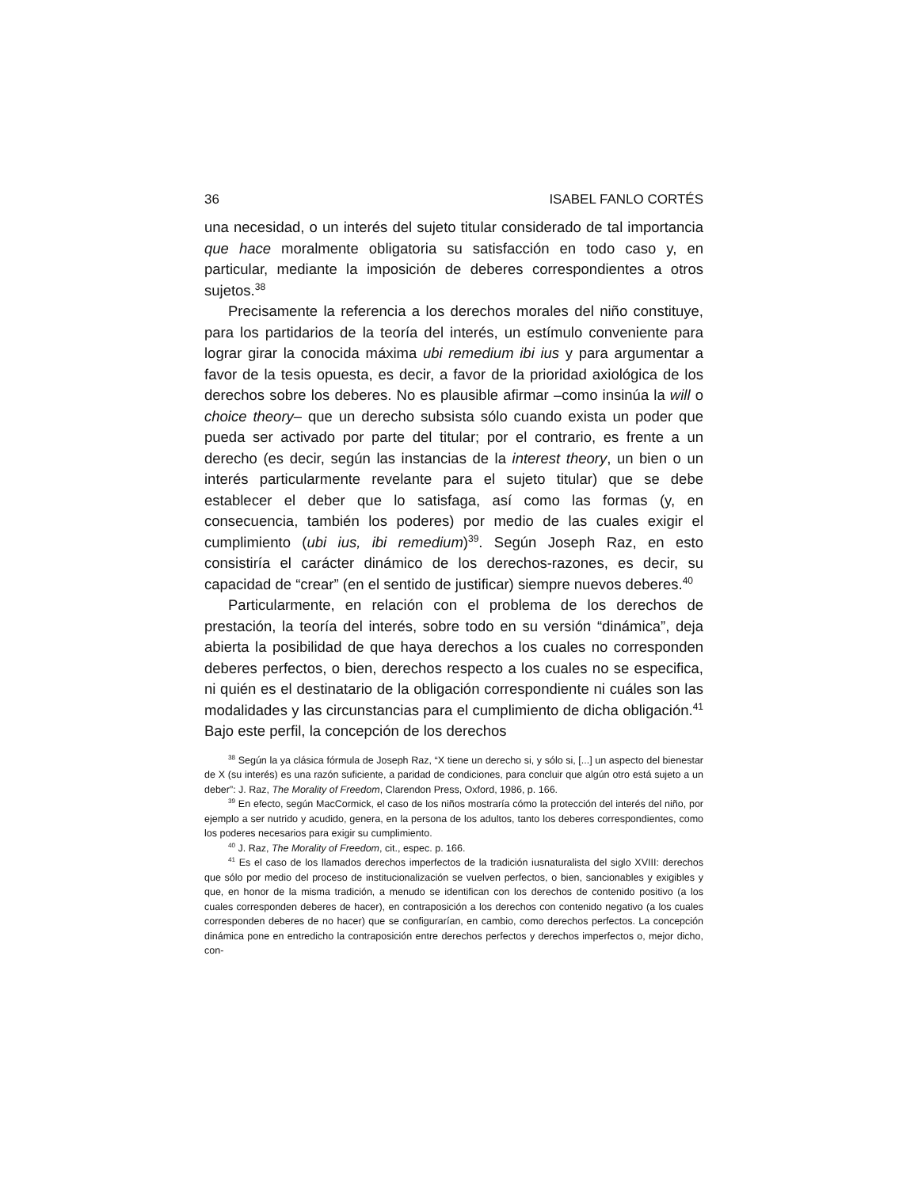36 ISABEL FANLO CORTÉS
una necesidad, o un interés del sujeto titular considerado de tal importancia que hace moralmente obligatoria su satisfacción en todo caso y, en particular, mediante la imposición de deberes correspondientes a otros sujetos.<sup>38</sup>
Precisamente la referencia a los derechos morales del niño constituye, para los partidarios de la teoría del interés, un estímulo conveniente para lograr girar la conocida máxima ubi remedium ibi ius y para argumentar a favor de la tesis opuesta, es decir, a favor de la prioridad axiológica de los derechos sobre los deberes. No es plausible afirmar –como insinúa la will o choice theory– que un derecho subsista sólo cuando exista un poder que pueda ser activado por parte del titular; por el contrario, es frente a un derecho (es decir, según las instancias de la interest theory, un bien o un interés particularmente revelante para el sujeto titular) que se debe establecer el deber que lo satisfaga, así como las formas (y, en consecuencia, también los poderes) por medio de las cuales exigir el cumplimiento (ubi ius, ibi remedium)<sup>39</sup>. Según Joseph Raz, en esto consistiría el carácter dinámico de los derechos-razones, es decir, su capacidad de “crear” (en el sentido de justificar) siempre nuevos deberes.<sup>40</sup>
Particularmente, en relación con el problema de los derechos de prestación, la teoría del interés, sobre todo en su versión “dinámica”, deja abierta la posibilidad de que haya derechos a los cuales no corresponden deberes perfectos, o bien, derechos respecto a los cuales no se especifica, ni quién es el destinatario de la obligación correspondiente ni cuáles son las modalidades y las circunstancias para el cumplimiento de dicha obligación.<sup>41</sup> Bajo este perfil, la concepción de los derechos
<sup>38</sup> Según la ya clásica fórmula de Joseph Raz, “X tiene un derecho si, y sólo si, [...] un aspecto del bienestar de X (su interés) es una razón suficiente, a paridad de condiciones, para concluir que algún otro está sujeto a un deber”: J. Raz, The Morality of Freedom, Clarendon Press, Oxford, 1986, p. 166.
<sup>39</sup> En efecto, según MacCormick, el caso de los niños mostraría cómo la protección del interés del niño, por ejemplo a ser nutrido y acudido, genera, en la persona de los adultos, tanto los deberes correspondientes, como los poderes necesarios para exigir su cumplimiento.
<sup>40</sup> J. Raz, The Morality of Freedom, cit., espec. p. 166.
<sup>41</sup> Es el caso de los llamados derechos imperfectos de la tradición iusnaturalista del siglo XVIII: derechos que sólo por medio del proceso de institucionalización se vuelven perfectos, o bien, sancionables y exigibles y que, en honor de la misma tradición, a menudo se identifican con los derechos de contenido positivo (a los cuales corresponden deberes de hacer), en contraposición a los derechos con contenido negativo (a los cuales corresponden deberes de no hacer) que se configurarían, en cambio, como derechos perfectos. La concepción dinámica pone en entredicho la contraposición entre derechos perfectos y derechos imperfectos o, mejor dicho, con-